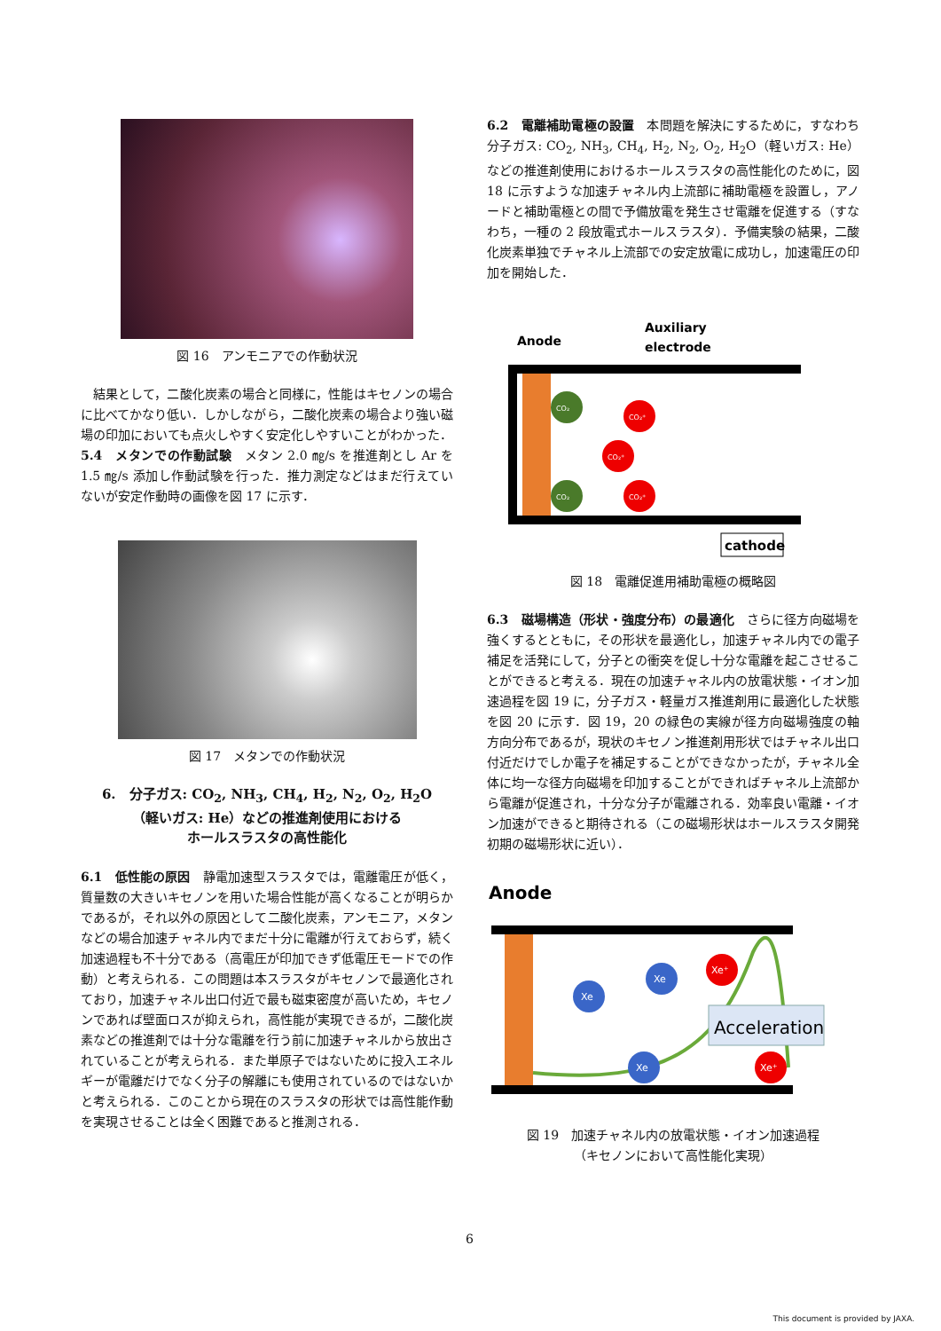図 16　アンモニアでの作動状況
　結果として，二酸化炭素の場合と同様に，性能はキセノンの場合に比べてかなり低い．しかしながら，二酸化炭素の場合より強い磁場の印加においても点火しやすく安定化しやすいことがわかった．
5.4　メタンでの作動試験　メタン 2.0 ㎎/s を推進剤とし Ar を 1.5 ㎎/s 添加し作動試験を行った．推力測定などはまだ行えていないが安定作動時の画像を図 17 に示す．
図 17　メタンでの作動状況
6.　分子ガス: CO<sub>2</sub>, NH<sub>3</sub>, CH<sub>4</sub>, H<sub>2</sub>, N<sub>2</sub>, O<sub>2</sub>, H<sub>2</sub>O
（軽いガス: He）などの推進剤使用における
ホールスラスタの高性能化
6.1　低性能の原因　静電加速型スラスタでは，電離電圧が低く，質量数の大きいキセノンを用いた場合性能が高くなることが明らかであるが，それ以外の原因として二酸化炭素，アンモニア，メタンなどの場合加速チャネル内でまだ十分に電離が行えておらず，続く加速過程も不十分である（高電圧が印加できず低電圧モードでの作動）と考えられる．この問題は本スラスタがキセノンで最適化されており，加速チャネル出口付近で最も磁束密度が高いため，キセノンであれば壁面ロスが抑えられ，高性能が実現できるが，二酸化炭素などの推進剤では十分な電離を行う前に加速チャネルから放出されていることが考えられる．また単原子ではないために投入エネルギーが電離だけでなく分子の解離にも使用されているのではないかと考えられる．このことから現在のスラスタの形状では高性能作動を実現させることは全く困難であると推測される．
6.2　電離補助電極の設置　本問題を解決にするために，すなわち分子ガス: CO<sub>2</sub>, NH<sub>3</sub>, CH<sub>4</sub>, H<sub>2</sub>, N<sub>2</sub>, O<sub>2</sub>, H<sub>2</sub>O（軽いガス: He）などの推進剤使用におけるホールスラスタの高性能化のために，図 18 に示すような加速チャネル内上流部に補助電極を設置し，アノードと補助電極との間で予備放電を発生させ電離を促進する（すなわち，一種の 2 段放電式ホールスラスタ）．予備実験の結果，二酸化炭素単独でチャネル上流部での安定放電に成功し，加速電圧の印加を開始した．
Anode
Auxiliary
electrode
CO₂
CO₂
CO₂⁺
CO₂⁺
CO₂⁺
cathode
図 18　電離促進用補助電極の概略図
6.3　磁場構造（形状・強度分布）の最適化　さらに径方向磁場を強くするとともに，その形状を最適化し，加速チャネル内での電子補足を活発にして，分子との衝突を促し十分な電離を起こさせることができると考える．現在の加速チャネル内の放電状態・イオン加速過程を図 19 に，分子ガス・軽量ガス推進剤用に最適化した状態を図 20 に示す．図 19，20 の緑色の実線が径方向磁場強度の軸方向分布であるが，現状のキセノン推進剤用形状ではチャネル出口付近だけでしか電子を補足することができなかったが，チャネル全体に均一な径方向磁場を印加することができればチャネル上流部から電離が促進され，十分な分子が電離される．効率良い電離・イオン加速ができると期待される（この磁場形状はホールスラスタ開発初期の磁場形状に近い）．
Anode
Xe
Xe
Xe
Xe⁺
Xe⁺
Acceleration
図 19　加速チャネル内の放電状態・イオン加速過程
（キセノンにおいて高性能化実現）
6
This document is provided by JAXA.